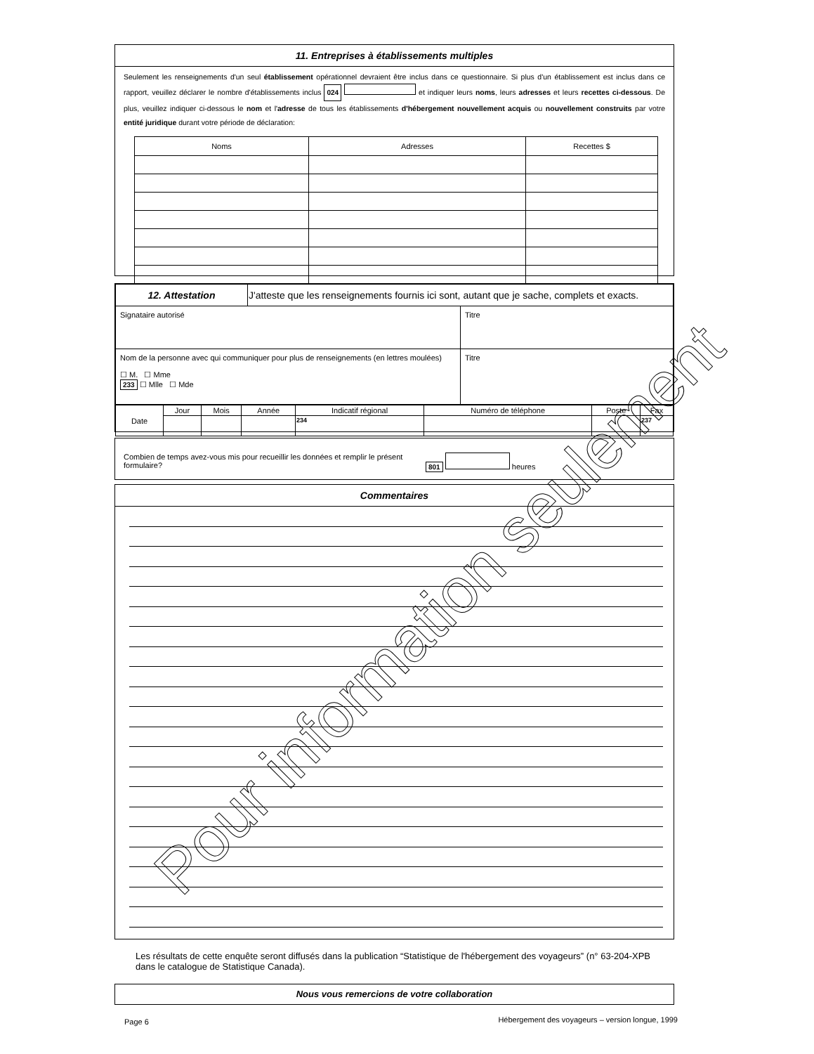11. Entreprises à établissements multiples
Seulement les renseignements d'un seul établissement opérationnel devraient être inclus dans ce questionnaire. Si plus d'un établissement est inclus dans ce rapport, veuillez déclarer le nombre d'établissements inclus 024 et indiquer leurs noms, leurs adresses et leurs recettes ci-dessous. De plus, veuillez indiquer ci-dessous le nom et l'adresse de tous les établissements d'hébergement nouvellement acquis ou nouvellement construits par votre entité juridique durant votre période de déclaration:
| Noms | Adresses | Recettes $ |
| --- | --- | --- |
| 12. Attestation | J'atteste que les renseignements fournis ici sont, autant que je sache, complets et exacts. | |
| Signataire autorisé | | Titre |
| Nom de la personne avec qui communiquer pour plus de renseignements (en lettres moulées) ☐ M. ☐ Mme 233 ☐ Mlle ☐ Mde | | Titre |
| Date | Jour | Mois | Année | Indicatif régional | Numéro de téléphone | Poste | Fax |
| | | | | 234 | | | 237 |
Combien de temps avez-vous mis pour recueillir les données et remplir le présent formulaire?
801 heures
Commentaires
Les résultats de cette enquête seront diffusés dans la publication “Statistique de l'hébergement des voyageurs” (n° 63-204-XPB dans le catalogue de Statistique Canada).
Nous vous remercions de votre collaboration
Page 6
Hébergement des voyageurs – version longue, 1999
Pour information seulement